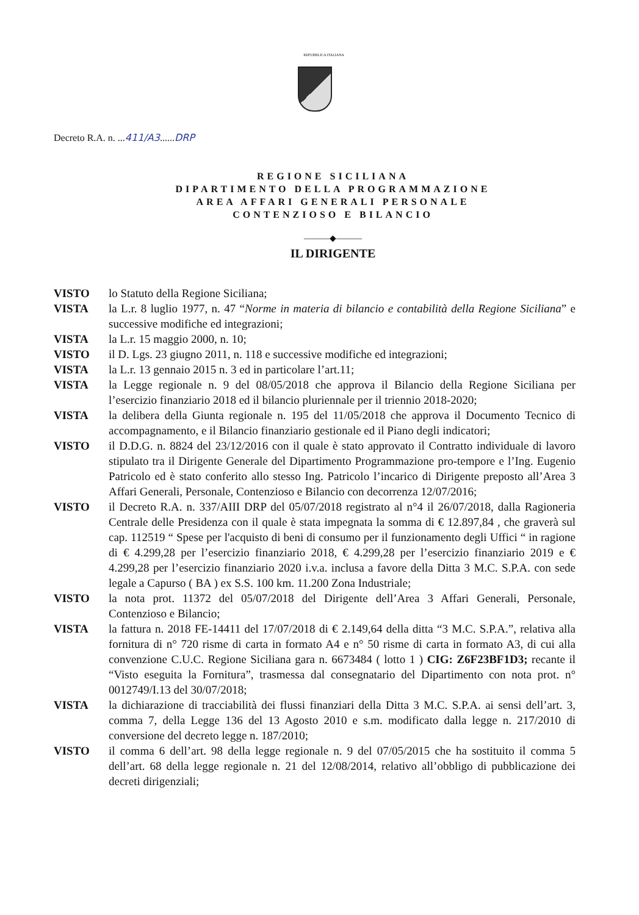REPUBBLICA ITALIANA
Decreto R.A. n. ...411/A3......DRP
REGIONE SICILIANA
DIPARTIMENTO DELLA PROGRAMMAZIONE
AREA AFFARI GENERALI PERSONALE
CONTENZIOSO E BILANCIO
———◆———
IL DIRIGENTE
VISTO lo Statuto della Regione Siciliana;
VISTA la L.r. 8 luglio 1977, n. 47 “Norme in materia di bilancio e contabilità della Regione Siciliana” e successive modifiche ed integrazioni;
VISTA la L.r. 15 maggio 2000, n. 10;
VISTO il D. Lgs. 23 giugno 2011, n. 118 e successive modifiche ed integrazioni;
VISTA la L.r. 13 gennaio 2015 n. 3 ed in particolare l’art.11;
VISTA la Legge regionale n. 9 del 08/05/2018 che approva il Bilancio della Regione Siciliana per l’esercizio finanziario 2018 ed il bilancio pluriennale per il triennio 2018-2020;
VISTA la delibera della Giunta regionale n. 195 del 11/05/2018 che approva il Documento Tecnico di accompagnamento, e il Bilancio finanziario gestionale ed il Piano degli indicatori;
VISTO il D.D.G. n. 8824 del 23/12/2016 con il quale è stato approvato il Contratto individuale di lavoro stipulato tra il Dirigente Generale del Dipartimento Programmazione pro-tempore e l’Ing. Eugenio Patricolo ed è stato conferito allo stesso Ing. Patricolo l’incarico di Dirigente preposto all’Area 3 Affari Generali, Personale, Contenzioso e Bilancio con decorrenza 12/07/2016;
VISTO il Decreto R.A. n. 337/AIII DRP del 05/07/2018 registrato al n°4 il 26/07/2018, dalla Ragioneria Centrale delle Presidenza con il quale è stata impegnata la somma di € 12.897,84 , che graverà sul cap. 112519 “ Spese per l'acquisto di beni di consumo per il funzionamento degli Uffici “ in ragione di € 4.299,28 per l’esercizio finanziario 2018, € 4.299,28 per l’esercizio finanziario 2019 e € 4.299,28 per l’esercizio finanziario 2020 i.v.a. inclusa a favore della Ditta 3 M.C. S.P.A. con sede legale a Capurso ( BA ) ex S.S. 100 km. 11.200 Zona Industriale;
VISTO la nota prot. 11372 del 05/07/2018 del Dirigente dell’Area 3 Affari Generali, Personale, Contenzioso e Bilancio;
VISTA la fattura n. 2018 FE-14411 del 17/07/2018 di € 2.149,64 della ditta “3 M.C. S.P.A.”, relativa alla fornitura di n° 720 risme di carta in formato A4 e n° 50 risme di carta in formato A3, di cui alla convenzione C.U.C. Regione Siciliana gara n. 6673484 ( lotto 1 ) CIG: Z6F23BF1D3; recante il “Visto eseguita la Fornitura”, trasmessa dal consegnatario del Dipartimento con nota prot. n° 0012749/I.13 del 30/07/2018;
VISTA la dichiarazione di tracciabilità dei flussi finanziari della Ditta 3 M.C. S.P.A. ai sensi dell’art. 3, comma 7, della Legge 136 del 13 Agosto 2010 e s.m. modificato dalla legge n. 217/2010 di conversione del decreto legge n. 187/2010;
VISTO il comma 6 dell’art. 98 della legge regionale n. 9 del 07/05/2015 che ha sostituito il comma 5 dell’art. 68 della legge regionale n. 21 del 12/08/2014, relativo all’obbligo di pubblicazione dei decreti dirigenziali;